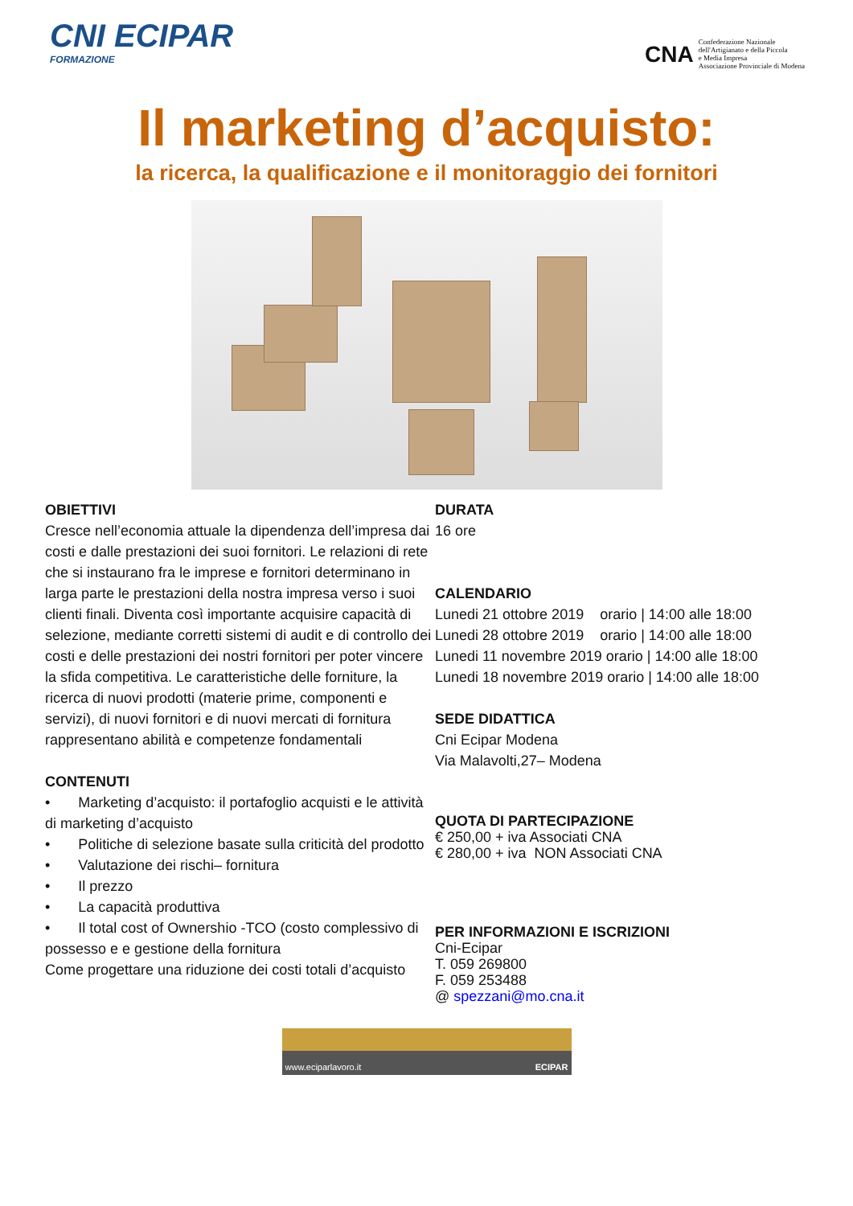CNI ECIPAR
FORMAZIONE
CNA
Confederazione Nazionale
dell'Artigianato e della Piccola
e Media Impresa
Associazione Provinciale di Modena
Il marketing d’acquisto:
la ricerca, la qualificazione e il monitoraggio dei fornitori
OBIETTIVI
Cresce nell’economia attuale la dipendenza dell’impresa dai costi e dalle prestazioni dei suoi fornitori. Le relazioni di rete che si instaurano fra le imprese e fornitori determinano in larga parte le prestazioni della nostra impresa verso i suoi clienti finali. Diventa così importante acquisire capacità di selezione, mediante corretti sistemi di audit e di controllo dei costi e delle prestazioni dei nostri fornitori per poter vincere la sfida competitiva. Le caratteristiche delle forniture, la ricerca di nuovi prodotti (materie prime, componenti e servizi), di nuovi fornitori e di nuovi mercati di fornitura rappresentano abilità e competenze fondamentali
CONTENUTI
• Marketing d’acquisto: il portafoglio acquisti e le attività di marketing d’acquisto
• Politiche di selezione basate sulla criticità del prodotto
• Valutazione dei rischi– fornitura
• Il prezzo
• La capacità produttiva
• Il total cost of Ownershio -TCO (costo complessivo di
possesso e e gestione della fornitura
Come progettare una riduzione dei costi totali d’acquisto
DURATA
16 ore
CALENDARIO
Lunedi 21 ottobre 2019 orario | 14:00 alle 18:00
Lunedi 28 ottobre 2019 orario | 14:00 alle 18:00
Lunedi 11 novembre 2019 orario | 14:00 alle 18:00
Lunedi 18 novembre 2019 orario | 14:00 alle 18:00
SEDE DIDATTICA
Cni Ecipar Modena
Via Malavolti,27– Modena
QUOTA DI PARTECIPAZIONE
€ 250,00 + iva Associati CNA
€ 280,00 + iva NON Associati CNA
PER INFORMAZIONI E ISCRIZIONI
Cni-Ecipar
T. 059 269800
F. 059 253488
@ spezzani@mo.cna.it
www.eciparlavoro.it ECIPAR